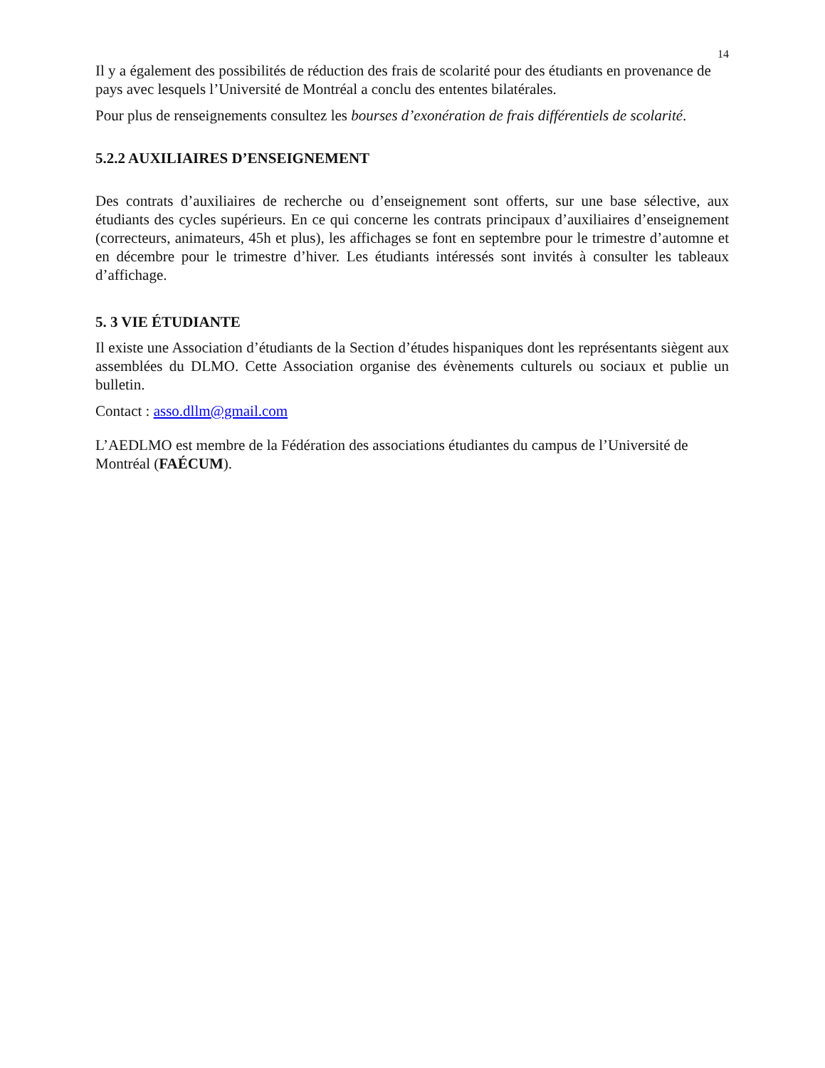14
Il y a également des possibilités de réduction des frais de scolarité pour des étudiants en provenance de pays avec lesquels l’Université de Montréal a conclu des ententes bilatérales.
Pour plus de renseignements consultez les bourses d’exonération de frais différentiels de scolarité.
5.2.2 AUXILIAIRES D’ENSEIGNEMENT
Des contrats d’auxiliaires de recherche ou d’enseignement sont offerts, sur une base sélective, aux étudiants des cycles supérieurs. En ce qui concerne les contrats principaux d’auxiliaires d’enseignement (correcteurs, animateurs, 45h et plus), les affichages se font en septembre pour le trimestre d’automne et en décembre pour le trimestre d’hiver. Les étudiants intéressés sont invités à consulter les tableaux d’affichage.
5. 3 VIE ÉTUDIANTE
Il existe une Association d’étudiants de la Section d’études hispaniques dont les représentants siègent aux assemblées du DLMO. Cette Association organise des évènements culturels ou sociaux et publie un bulletin.
Contact : asso.dllm@gmail.com
L’AEDLMO est membre de la Fédération des associations étudiantes du campus de l’Université de Montréal (FAÉCUM).